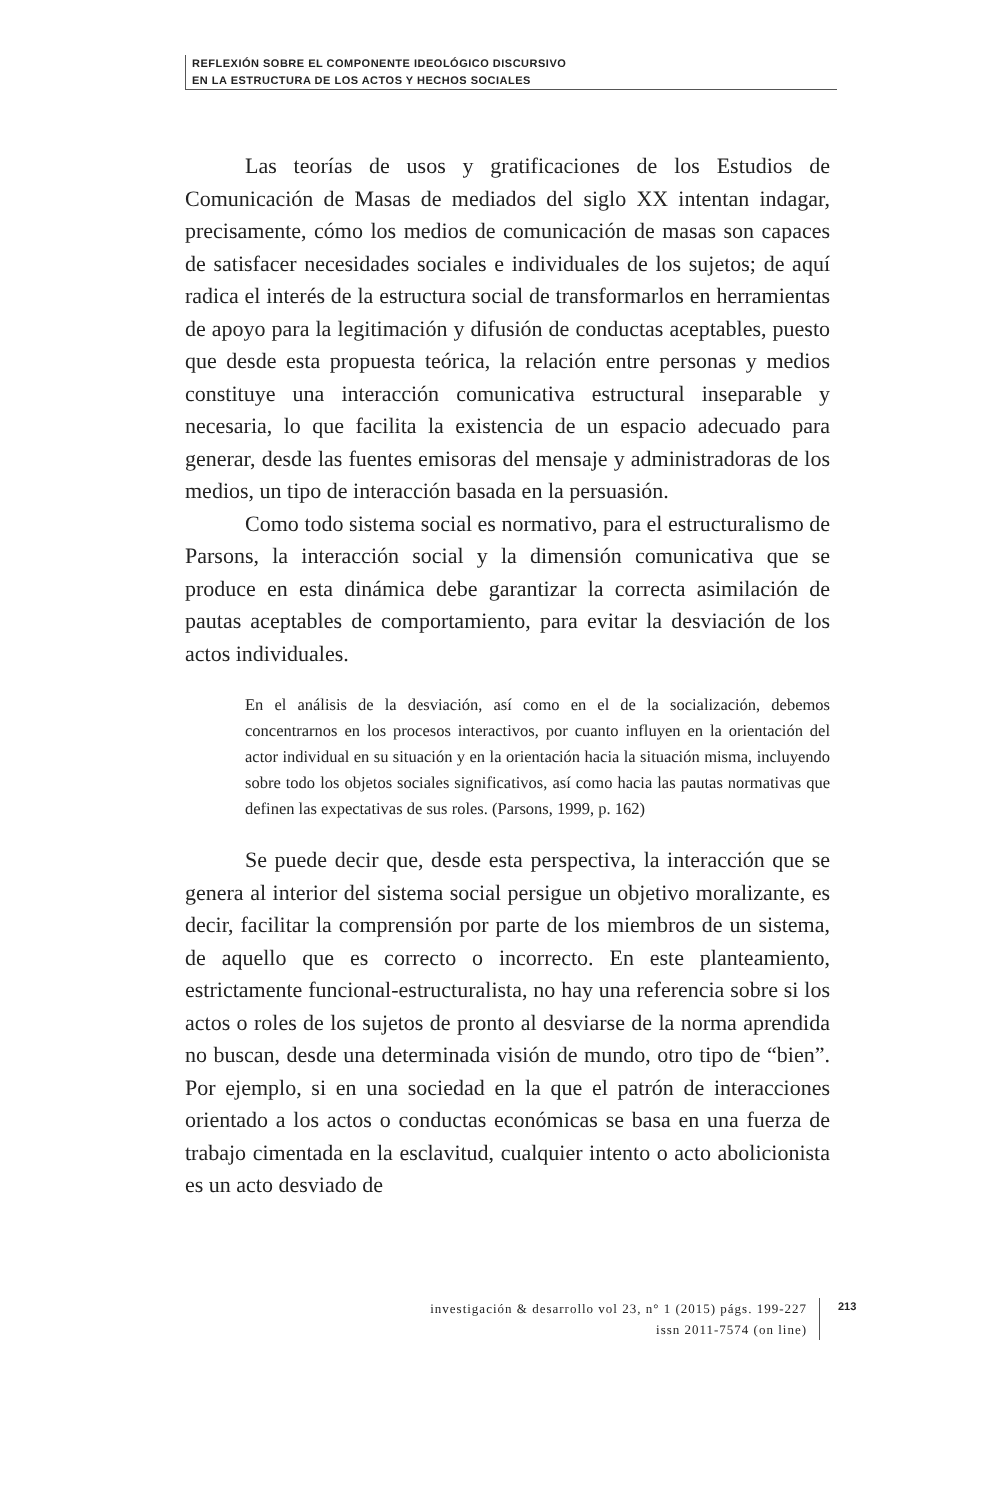REFLEXIÓN SOBRE EL COMPONENTE IDEOLÓGICO DISCURSIVO
EN LA ESTRUCTURA DE LOS ACTOS Y HECHOS SOCIALES
Las teorías de usos y gratificaciones de los Estudios de Comunicación de Masas de mediados del siglo XX intentan indagar, precisamente, cómo los medios de comunicación de masas son capaces de satisfacer necesidades sociales e individuales de los sujetos; de aquí radica el interés de la estructura social de transformarlos en herramientas de apoyo para la legitimación y difusión de conductas aceptables, puesto que desde esta propuesta teórica, la relación entre personas y medios constituye una interacción comunicativa estructural inseparable y necesaria, lo que facilita la existencia de un espacio adecuado para generar, desde las fuentes emisoras del mensaje y administradoras de los medios, un tipo de interacción basada en la persuasión.
Como todo sistema social es normativo, para el estructuralismo de Parsons, la interacción social y la dimensión comunicativa que se produce en esta dinámica debe garantizar la correcta asimilación de pautas aceptables de comportamiento, para evitar la desviación de los actos individuales.
En el análisis de la desviación, así como en el de la socialización, debemos concentrarnos en los procesos interactivos, por cuanto influyen en la orientación del actor individual en su situación y en la orientación hacia la situación misma, incluyendo sobre todo los objetos sociales significativos, así como hacia las pautas normativas que definen las expectativas de sus roles. (Parsons, 1999, p. 162)
Se puede decir que, desde esta perspectiva, la interacción que se genera al interior del sistema social persigue un objetivo moralizante, es decir, facilitar la comprensión por parte de los miembros de un sistema, de aquello que es correcto o incorrecto. En este planteamiento, estrictamente funcional-estructuralista, no hay una referencia sobre si los actos o roles de los sujetos de pronto al desviarse de la norma aprendida no buscan, desde una determinada visión de mundo, otro tipo de “bien”. Por ejemplo, si en una sociedad en la que el patrón de interacciones orientado a los actos o conductas económicas se basa en una fuerza de trabajo cimentada en la esclavitud, cualquier intento o acto abolicionista es un acto desviado de
investigación & desarrollo vol 23, n° 1 (2015) págs. 199-227
issn 2011-7574 (on line)
213